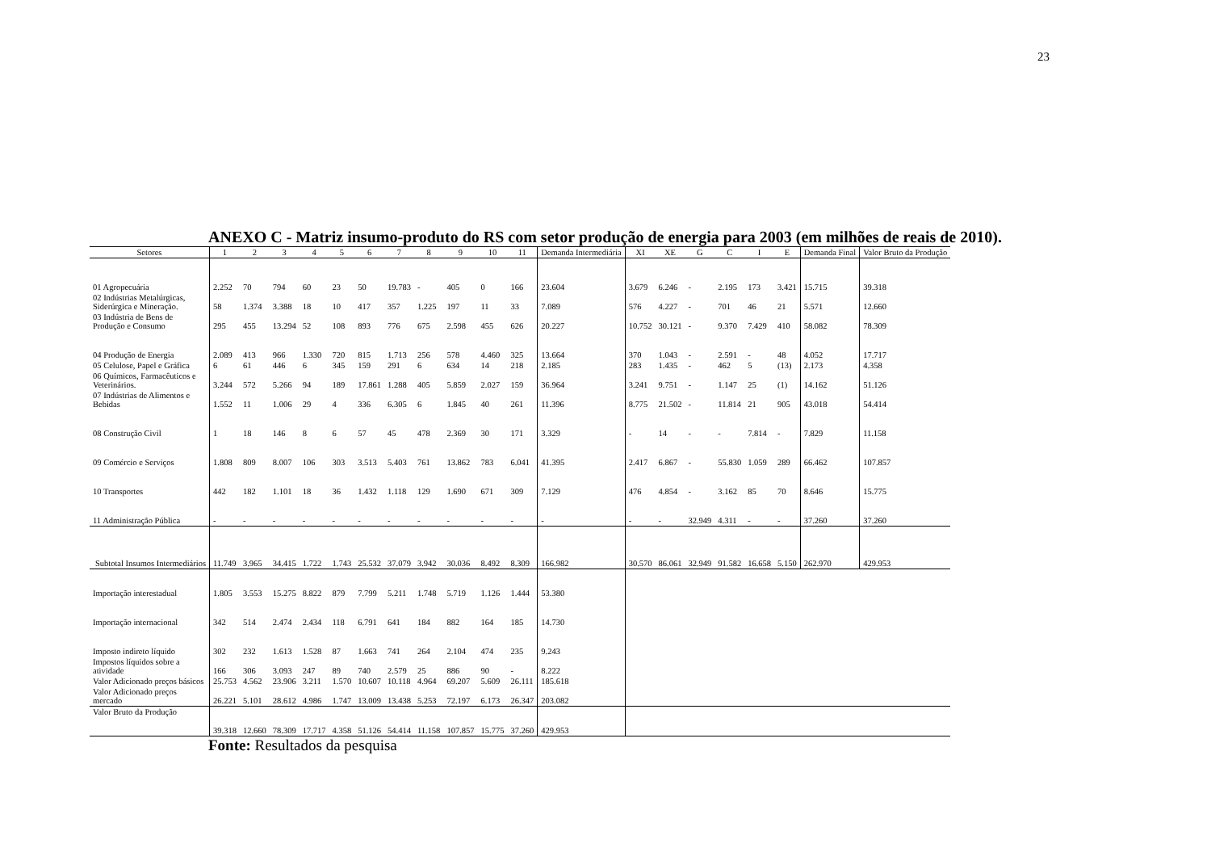23
ANEXO C - Matriz insumo-produto do RS com setor produção de energia para 2003 (em milhões de reais de 2010).
| Setores | 1 | 2 | 3 | 4 | 5 | 6 | 7 | 8 | 9 | 10 | 11 | Demanda Intermediária | XI | XE | G | C | I | E | Demanda Final | Valor Bruto da Produção |
| --- | --- | --- | --- | --- | --- | --- | --- | --- | --- | --- | --- | --- | --- | --- | --- | --- | --- | --- | --- | --- |
| 01 Agropecuária | 2.252 | 70 | 794 | 60 | 23 | 50 | 19.783 | - | 405 | 0 | 166 | 23.604 | 3.679 | 6.246 | - | 2.195 | 173 | 3.421 | 15.715 | 39.318 |
| 02 Indústrias Metalúrgicas, Siderúrgica e Mineração. | 58 | 1.374 | 3.388 | 18 | 10 | 417 | 357 | 1.225 | 197 | 11 | 33 | 7.089 | 576 | 4.227 | - | 701 | 46 | 21 | 5.571 | 12.660 |
| 03 Indústria de Bens de Produção e Consumo | 295 | 455 | 13.294 | 52 | 108 | 893 | 776 | 675 | 2.598 | 455 | 626 | 20.227 | 10.752 | 30.121 | - | 9.370 | 7.429 | 410 | 58.082 | 78.309 |
| 04 Produção de Energia | 2.089 | 413 | 966 | 1.330 | 720 | 815 | 1.713 | 256 | 578 | 4.460 | 325 | 13.664 | 370 | 1.043 | - | 2.591 | - | 48 | 4.052 | 17.717 |
| 05 Celulose, Papel e Gráfica | 6 | 61 | 446 | 6 | 345 | 159 | 291 | 6 | 634 | 14 | 218 | 2.185 | 283 | 1.435 | - | 462 | 5 | (13) | 2.173 | 4.358 |
| 06 Químicos, Farmacêuticos e Veterinários. | 3.244 | 572 | 5.266 | 94 | 189 | 17.861 | 1.288 | 405 | 5.859 | 2.027 | 159 | 36.964 | 3.241 | 9.751 | - | 1.147 | 25 | (1) | 14.162 | 51.126 |
| 07 Indústrias de Alimentos e Bebidas | 1.552 | 11 | 1.006 | 29 | 4 | 336 | 6.305 | 6 | 1.845 | 40 | 261 | 11.396 | 8.775 | 21.502 | - | 11.814 | 21 | 905 | 43.018 | 54.414 |
| 08 Construção Civil | 1 | 18 | 146 | 8 | 6 | 57 | 45 | 478 | 2.369 | 30 | 171 | 3.329 | - | 14 | - | - | 7.814 | - | 7.829 | 11.158 |
| 09 Comércio e Serviços | 1.808 | 809 | 8.007 | 106 | 303 | 3.513 | 5.403 | 761 | 13.862 | 783 | 6.041 | 41.395 | 2.417 | 6.867 | - | 55.830 | 1.059 | 289 | 66.462 | 107.857 |
| 10 Transportes | 442 | 182 | 1.101 | 18 | 36 | 1.432 | 1.118 | 129 | 1.690 | 671 | 309 | 7.129 | 476 | 4.854 | - | 3.162 | 85 | 70 | 8.646 | 15.775 |
| 11 Administração Pública | - | - | - | - | - | - | - | - | - | - | - | - | - | - | 32.949 | 4.311 | - | - | 37.260 | 37.260 |
| Subtotal Insumos Intermediários | 11.749 | 3.965 | 34.415 | 1.722 | 1.743 | 25.532 | 37.079 | 3.942 | 30.036 | 8.492 | 8.309 | 166.982 | 30.570 | 86.061 | 32.949 | 91.582 | 16.658 | 5.150 | 262.970 | 429.953 |
| Importação interestadual | 1.805 | 3.553 | 15.275 | 8.822 | 879 | 7.799 | 5.211 | 1.748 | 5.719 | 1.126 | 1.444 | 53.380 | | | | | | | | |
| Importação internacional | 342 | 514 | 2.474 | 2.434 | 118 | 6.791 | 641 | 184 | 882 | 164 | 185 | 14.730 | | | | | | | | |
| Imposto indireto líquido | 302 | 232 | 1.613 | 1.528 | 87 | 1.663 | 741 | 264 | 2.104 | 474 | 235 | 9.243 | | | | | | | | |
| Impostos líquidos sobre a atividade | 166 | 306 | 3.093 | 247 | 89 | 740 | 2.579 | 25 | 886 | 90 | - | 8.222 | | | | | | | | |
| Valor Adicionado preços básicos | 25.753 | 4.562 | 23.906 | 3.211 | 1.570 | 10.607 | 10.118 | 4.964 | 69.207 | 5.609 | 26.111 | 185.618 | | | | | | | | |
| Valor Adicionado preços mercado | 26.221 | 5.101 | 28.612 | 4.986 | 1.747 | 13.009 | 13.438 | 5.253 | 72.197 | 6.173 | 26.347 | 203.082 | | | | | | | | |
| Valor Bruto da Produção | 39.318 | 12.660 | 78.309 | 17.717 | 4.358 | 51.126 | 54.414 | 11.158 | 107.857 | 15.775 | 37.260 | 429.953 | | | | | | | | |
Fonte: Resultados da pesquisa